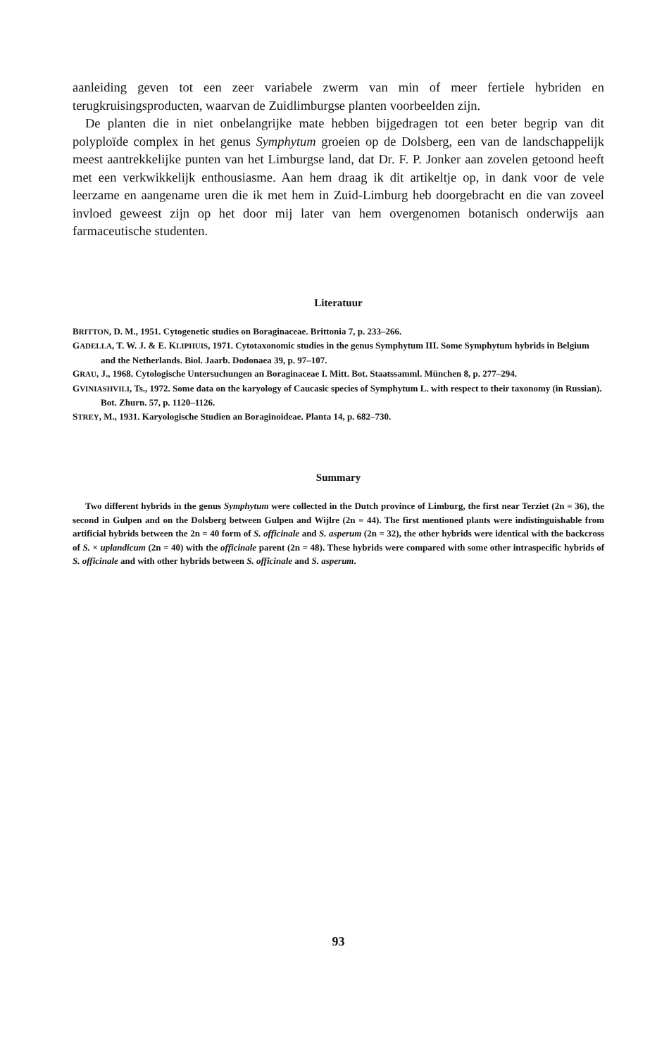aanleiding geven tot een zeer variabele zwerm van min of meer fertiele hybriden en terugkruisingsproducten, waarvan de Zuidlimburgse planten voorbeelden zijn.
De planten die in niet onbelangrijke mate hebben bijgedragen tot een beter begrip van dit polyploïde complex in het genus Symphytum groeien op de Dolsberg, een van de landschappelijk meest aantrekkelijke punten van het Limburgse land, dat Dr. F. P. Jonker aan zovelen getoond heeft met een verkwikkelijk enthousiasme. Aan hem draag ik dit artikeltje op, in dank voor de vele leerzame en aangename uren die ik met hem in Zuid-Limburg heb doorgebracht en die van zoveel invloed geweest zijn op het door mij later van hem overgenomen botanisch onderwijs aan farmaceutische studenten.
Literatuur
BRITTON, D. M., 1951. Cytogenetic studies on Boraginaceae. Brittonia 7, p. 233–266.
GADELLA, T. W. J. & E. KLIPHUIS, 1971. Cytotaxonomic studies in the genus Symphytum III. Some Symphytum hybrids in Belgium and the Netherlands. Biol. Jaarb. Dodonaea 39, p. 97–107.
GRAU, J., 1968. Cytologische Untersuchungen an Boraginaceae I. Mitt. Bot. Staatssamml. München 8, p. 277–294.
GVINIASHVILI, Ts., 1972. Some data on the karyology of Caucasic species of Symphytum L. with respect to their taxonomy (in Russian). Bot. Zhurn. 57, p. 1120–1126.
STREY, M., 1931. Karyologische Studien an Boraginoideae. Planta 14, p. 682–730.
Summary
Two different hybrids in the genus Symphytum were collected in the Dutch province of Limburg, the first near Terziet (2n = 36), the second in Gulpen and on the Dolsberg between Gulpen and Wijlre (2n = 44). The first mentioned plants were indistinguishable from artificial hybrids between the 2n = 40 form of S. officinale and S. asperum (2n = 32), the other hybrids were identical with the backcross of S. × uplandicum (2n = 40) with the officinale parent (2n = 48). These hybrids were compared with some other intraspecific hybrids of S. officinale and with other hybrids between S. officinale and S. asperum.
93